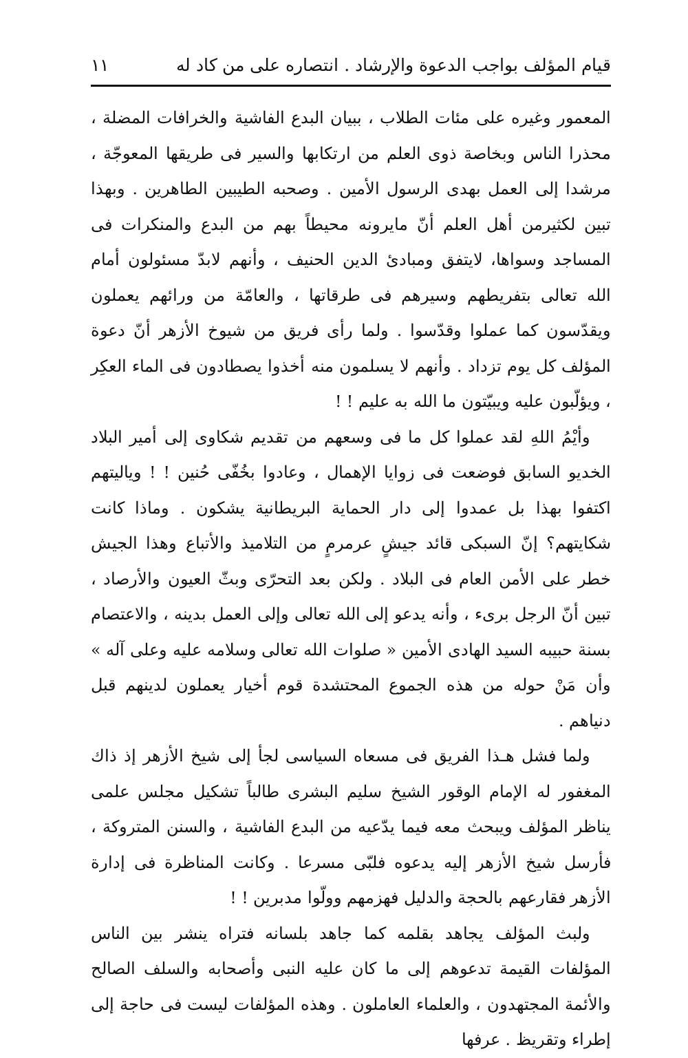قيام المؤلف بواجب الدعوة والإرشاد . انتصاره على من كاد له ١١
المعمور وغيره على مئات الطلاب ، ببيان البدع الفاشية والخرافات المضلة ، محذرا الناس وبخاصة ذوى العلم من ارتكابها والسير فى طريقها المعوجّة ، مرشدا إلى العمل بهدى الرسول الأمين . وصحبه الطيبين الطاهرين . وبهذا تبين لكثيرمن أهل العلم أنّ مايرونه محيطاً بهم من البدع والمنكرات فى المساجد وسواها، لايتفق ومبادئ الدين الحنيف ، وأنهم لابدّ مسئولون أمام الله تعالى بتفريطهم وسيرهم فى طرقاتها ، والعامّة من ورائهم يعملون ويقدّسون كما عملوا وقدّسوا . ولما رأى فريق من شيوخ الأزهر أنّ دعوة المؤلف كل يوم تزداد . وأنهم لا يسلمون منه أخذوا يصطادون فى الماء العكِر ، ويؤلّبون عليه ويبيّتون ما الله به عليم ! !
وأيْمُ اللهِ لقد عملوا كل ما فى وسعهم من تقديم شكاوى إلى أمير البلاد الخديو السابق فوضعت فى زوايا الإهمال ، وعادوا بخُفّى حُنين ! ! وياليتهم اكتفوا بهذا بل عمدوا إلى دار الحماية البريطانية يشكون . وماذا كانت شكايتهم؟ إنّ السبكى قائد جيشٍ عرمرمٍ من التلاميذ والأتباع وهذا الجيش خطر على الأمن العام فى البلاد . ولكن بعد التحرّى وبثّ العيون والأرصاد ، تبين أنّ الرجل برىء ، وأنه يدعو إلى الله تعالى وإلى العمل بدينه ، والاعتصام بسنة حبيبه السيد الهادى الأمين « صلوات الله تعالى وسلامه عليه وعلى آله » وأن مَنْ حوله من هذه الجموع المحتشدة قوم أخيار يعملون لدينهم قبل دنياهم .
ولما فشل هـذا الفريق فى مسعاه السياسى لجأ إلى شيخ الأزهر إذ ذاك المغفور له الإمام الوقور الشيخ سليم البشرى طالباً تشكيل مجلس علمى يناظر المؤلف ويبحث معه فيما يدّعيه من البدع الفاشية ، والسنن المتروكة ، فأرسل شيخ الأزهر إليه يدعوه فلبّى مسرعا . وكانت المناظرة فى إدارة الأزهر فقارعهم بالحجة والدليل فهزمهم وولّوا مدبرين ! !
ولبث المؤلف يجاهد بقلمه كما جاهد بلسانه فتراه ينشر بين الناس المؤلفات القيمة تدعوهم إلى ما كان عليه النبى وأصحابه والسلف الصالح والأئمة المجتهدون ، والعلماء العاملون . وهذه المؤلفات ليست فى حاجة إلى إطراء وتقريظ . عرفها